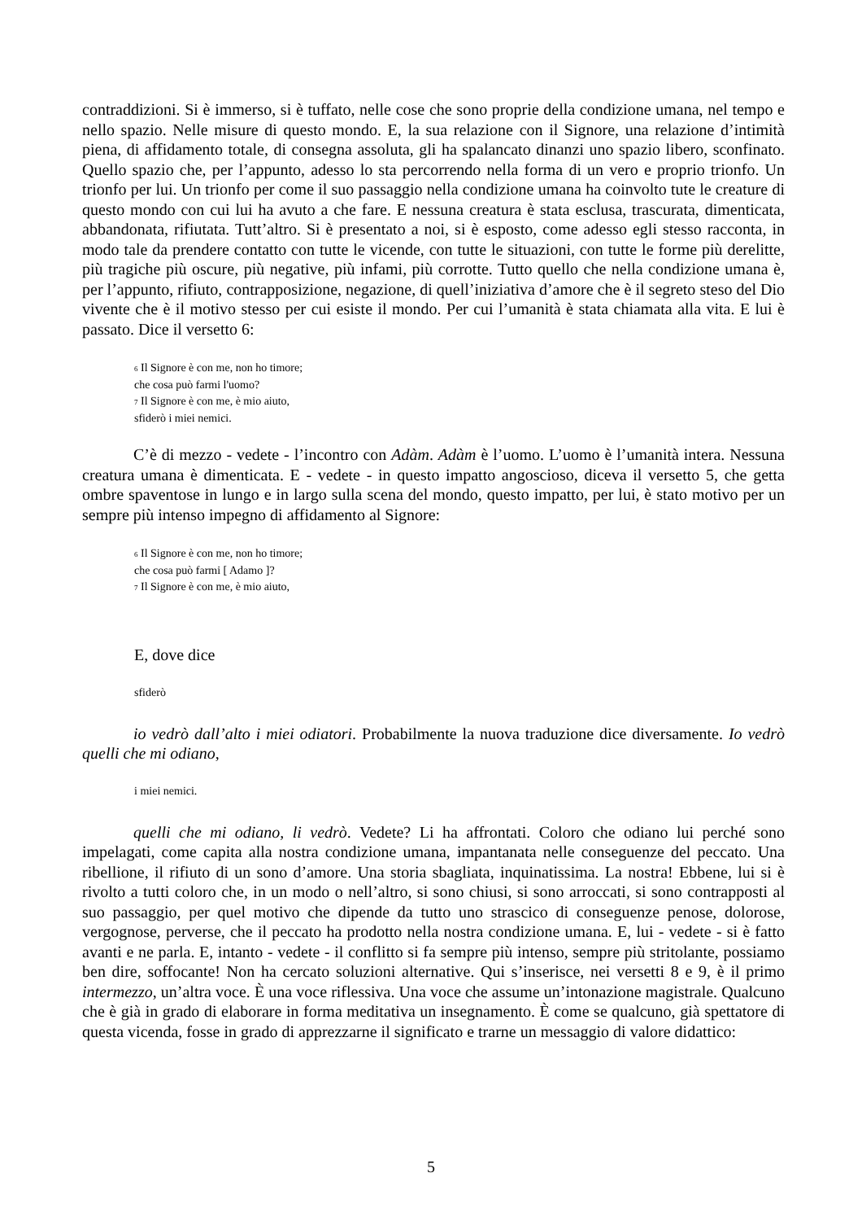contraddizioni. Si è immerso, si è tuffato, nelle cose che sono proprie della condizione umana, nel tempo e nello spazio. Nelle misure di questo mondo. E, la sua relazione con il Signore, una relazione d’intimità piena, di affidamento totale, di consegna assoluta, gli ha spalancato dinanzi uno spazio libero, sconfinato. Quello spazio che, per l’appunto, adesso lo sta percorrendo nella forma di un vero e proprio trionfo. Un trionfo per lui. Un trionfo per come il suo passaggio nella condizione umana ha coinvolto tute le creature di questo mondo con cui lui ha avuto a che fare. E nessuna creatura è stata esclusa, trascurata, dimenticata, abbandonata, rifiutata. Tutt’altro. Si è presentato a noi, si è esposto, come adesso egli stesso racconta, in modo tale da prendere contatto con tutte le vicende, con tutte le situazioni, con tutte le forme più derelitte, più tragiche più oscure, più negative, più infami, più corrotte. Tutto quello che nella condizione umana è, per l’appunto, rifiuto, contrapposizione, negazione, di quell’iniziativa d’amore che è il segreto steso del Dio vivente che è il motivo stesso per cui esiste il mondo. Per cui l’umanità è stata chiamata alla vita. E lui è passato. Dice il versetto 6:
<sub>6</sub> Il Signore è con me, non ho timore;
che cosa può farmi l'uomo?
<sub>7</sub> Il Signore è con me, è mio aiuto,
sfiderò i miei nemici.
C’è di mezzo - vedete - l’incontro con Adàm. Adàm è l’uomo. L’uomo è l’umanità intera. Nessuna creatura umana è dimenticata. E - vedete - in questo impatto angoscioso, diceva il versetto 5, che getta ombre spaventose in lungo e in largo sulla scena del mondo, questo impatto, per lui, è stato motivo per un sempre più intenso impegno di affidamento al Signore:
<sub>6</sub> Il Signore è con me, non ho timore;
che cosa può farmi [ Adamo ]?
<sub>7</sub> Il Signore è con me, è mio aiuto,
E, dove dice
sfiderò
io vedrò dall’alto i miei odiatori. Probabilmente la nuova traduzione dice diversamente. Io vedrò quelli che mi odiano,
i miei nemici.
quelli che mi odiano, li vedrò. Vedete? Li ha affrontati. Coloro che odiano lui perché sono impelagati, come capita alla nostra condizione umana, impantanata nelle conseguenze del peccato. Una ribellione, il rifiuto di un sono d’amore. Una storia sbagliata, inquinatissima. La nostra! Ebbene, lui si è rivolto a tutti coloro che, in un modo o nell’altro, si sono chiusi, si sono arroccati, si sono contrapposti al suo passaggio, per quel motivo che dipende da tutto uno strascico di conseguenze penose, dolorose, vergognose, perverse, che il peccato ha prodotto nella nostra condizione umana. E, lui - vedete - si è fatto avanti e ne parla. E, intanto - vedete - il conflitto si fa sempre più intenso, sempre più stritolante, possiamo ben dire, soffocante! Non ha cercato soluzioni alternative. Qui s’inserisce, nei versetti 8 e 9, è il primo intermezzo, un’altra voce. È una voce riflessiva. Una voce che assume un’intonazione magistrale. Qualcuno che è già in grado di elaborare in forma meditativa un insegnamento. È come se qualcuno, già spettatore di questa vicenda, fosse in grado di apprezzarne il significato e trarne un messaggio di valore didattico:
5